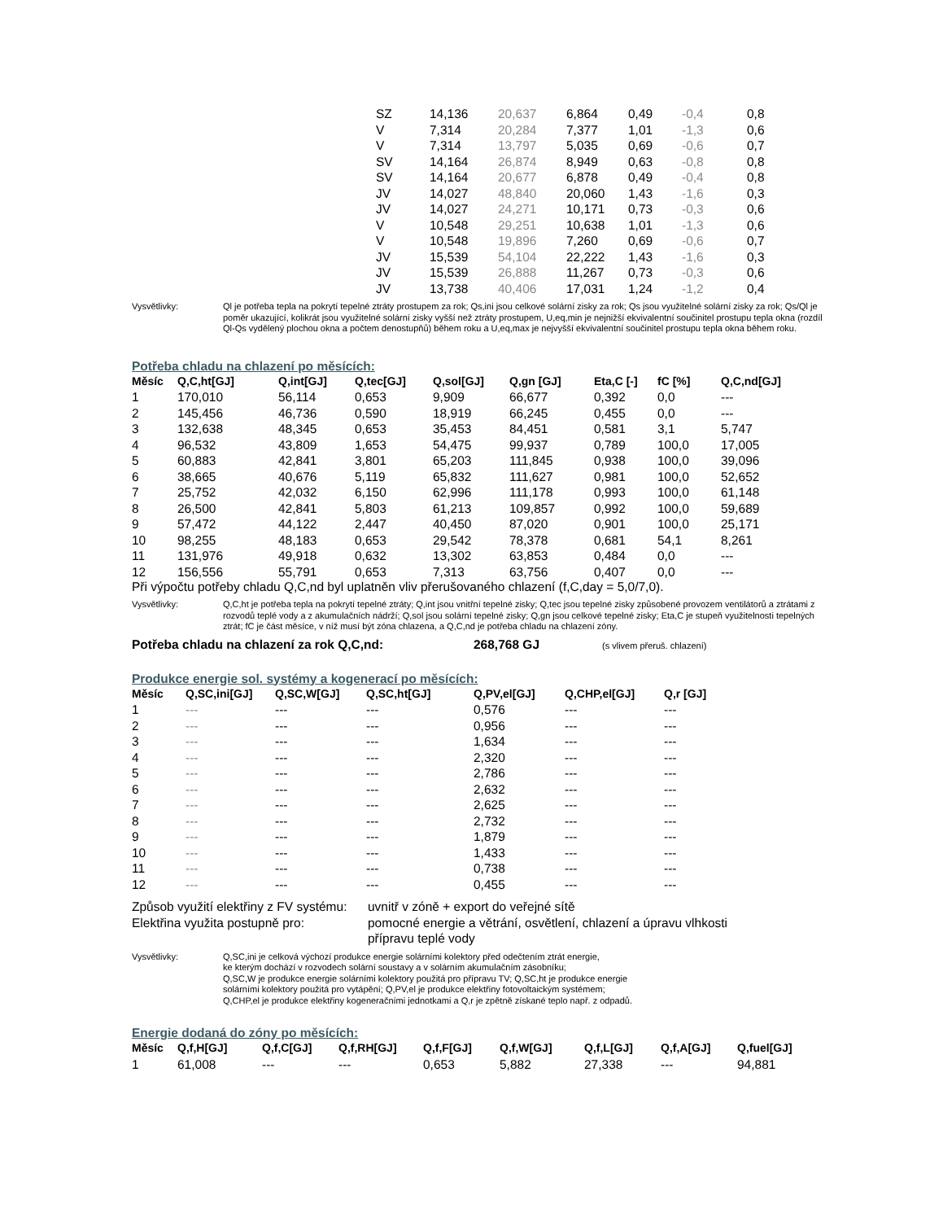| SZ | 14,136 | 20,637 | 6,864 | 0,49 | -0,4 | 0,8 |
| V | 7,314 | 20,284 | 7,377 | 1,01 | -1,3 | 0,6 |
| V | 7,314 | 13,797 | 5,035 | 0,69 | -0,6 | 0,7 |
| SV | 14,164 | 26,874 | 8,949 | 0,63 | -0,8 | 0,8 |
| SV | 14,164 | 20,677 | 6,878 | 0,49 | -0,4 | 0,8 |
| JV | 14,027 | 48,840 | 20,060 | 1,43 | -1,6 | 0,3 |
| JV | 14,027 | 24,271 | 10,171 | 0,73 | -0,3 | 0,6 |
| V | 10,548 | 29,251 | 10,638 | 1,01 | -1,3 | 0,6 |
| V | 10,548 | 19,896 | 7,260 | 0,69 | -0,6 | 0,7 |
| JV | 15,539 | 54,104 | 22,222 | 1,43 | -1,6 | 0,3 |
| JV | 15,539 | 26,888 | 11,267 | 0,73 | -0,3 | 0,6 |
| JV | 13,738 | 40,406 | 17,031 | 1,24 | -1,2 | 0,4 |
Vysvětlivky: Ql je potřeba tepla na pokrytí tepelné ztráty prostupem za rok; Qs,ini jsou celkové solární zisky za rok; Qs jsou využitelné solární zisky za rok; Qs/Ql je poměr ukazující, kolikrát jsou využitelné solární zisky vyšší než ztráty prostupem, U,eq,min je nejnižší ekvivalentní součinitel prostupu tepla okna (rozdíl Ql-Qs vydělený plochou okna a počtem denostupňů) během roku a U,eq,max je nejvyšší ekvivalentní součinitel prostupu tepla okna během roku.
Potřeba chladu na chlazení po měsících:
| Měsíc | Q,C,ht[GJ] | Q,int[GJ] | Q,tec[GJ] | Q,sol[GJ] | Q,gn [GJ] | Eta,C [-] | fC [%] | Q,C,nd[GJ] |
| --- | --- | --- | --- | --- | --- | --- | --- | --- |
| 1 | 170,010 | 56,114 | 0,653 | 9,909 | 66,677 | 0,392 | 0,0 | --- |
| 2 | 145,456 | 46,736 | 0,590 | 18,919 | 66,245 | 0,455 | 0,0 | --- |
| 3 | 132,638 | 48,345 | 0,653 | 35,453 | 84,451 | 0,581 | 3,1 | 5,747 |
| 4 | 96,532 | 43,809 | 1,653 | 54,475 | 99,937 | 0,789 | 100,0 | 17,005 |
| 5 | 60,883 | 42,841 | 3,801 | 65,203 | 111,845 | 0,938 | 100,0 | 39,096 |
| 6 | 38,665 | 40,676 | 5,119 | 65,832 | 111,627 | 0,981 | 100,0 | 52,652 |
| 7 | 25,752 | 42,032 | 6,150 | 62,996 | 111,178 | 0,993 | 100,0 | 61,148 |
| 8 | 26,500 | 42,841 | 5,803 | 61,213 | 109,857 | 0,992 | 100,0 | 59,689 |
| 9 | 57,472 | 44,122 | 2,447 | 40,450 | 87,020 | 0,901 | 100,0 | 25,171 |
| 10 | 98,255 | 48,183 | 0,653 | 29,542 | 78,378 | 0,681 | 54,1 | 8,261 |
| 11 | 131,976 | 49,918 | 0,632 | 13,302 | 63,853 | 0,484 | 0,0 | --- |
| 12 | 156,556 | 55,791 | 0,653 | 7,313 | 63,756 | 0,407 | 0,0 | --- |
Při výpočtu potřeby chladu Q,C,nd byl uplatněn vliv přerušovaného chlazení (f,C,day = 5,0/7,0).
Vysvětlivky: Q,C,ht je potřeba tepla na pokrytí tepelné ztráty; Q,int jsou vnitřní tepelné zisky; Q,tec jsou tepelné zisky způsobené provozem ventilátorů a ztrátami z rozvodů teplé vody a z akumulačních nádrží; Q,sol jsou solární tepelné zisky; Q,gn jsou celkové tepelné zisky; Eta,C je stupeň využitelnosti tepelných ztrát; fC je část měsíce, v níž musí být zóna chlazena, a Q,C,nd je potřeba chladu na chlazení zóny.
Potřeba chladu na chlazení za rok Q,C,nd: 268,768 GJ (s vlivem přeruš. chlazení)
Produkce energie sol. systémy a kogenerací po měsících:
| Měsíc | Q,SC,ini[GJ] | Q,SC,W[GJ] | Q,SC,ht[GJ] | Q,PV,el[GJ] | Q,CHP,el[GJ] | Q,r [GJ] |
| --- | --- | --- | --- | --- | --- | --- |
| 1 | --- | --- | --- | 0,576 | --- | --- |
| 2 | --- | --- | --- | 0,956 | --- | --- |
| 3 | --- | --- | --- | 1,634 | --- | --- |
| 4 | --- | --- | --- | 2,320 | --- | --- |
| 5 | --- | --- | --- | 2,786 | --- | --- |
| 6 | --- | --- | --- | 2,632 | --- | --- |
| 7 | --- | --- | --- | 2,625 | --- | --- |
| 8 | --- | --- | --- | 2,732 | --- | --- |
| 9 | --- | --- | --- | 1,879 | --- | --- |
| 10 | --- | --- | --- | 1,433 | --- | --- |
| 11 | --- | --- | --- | 0,738 | --- | --- |
| 12 | --- | --- | --- | 0,455 | --- | --- |
| Způsob využití elektřiny z FV systému: | uvnitř v zóně + export do veřejné sítě |
| Elektřina využita postupně pro: | pomocné energie a větrání, osvětlení, chlazení a úpravu vlhkosti přípravu teplé vody |
Vysvětlivky: Q,SC,ini je celková výchozí produkce energie solárními kolektory před odečtením ztrát energie,
ke kterým dochází v rozvodech solární soustavy a v solárním akumulačním zásobníku;
Q,SC,W je produkce energie solárními kolektory použitá pro přípravu TV; Q,SC,ht je produkce energie
solárními kolektory použitá pro vytápění; Q,PV,el je produkce elektřiny fotovoltaickým systémem;
Q,CHP,el je produkce elektřiny kogeneračními jednotkami a Q,r je zpětně získané teplo např. z odpadů.
Energie dodaná do zóny po měsících:
| Měsíc | Q,f,H[GJ] | Q,f,C[GJ] | Q,f,RH[GJ] | Q,f,F[GJ] | Q,f,W[GJ] | Q,f,L[GJ] | Q,f,A[GJ] | Q,fuel[GJ] |
| --- | --- | --- | --- | --- | --- | --- | --- | --- |
| 1 | 61,008 | --- | --- | 0,653 | 5,882 | 27,338 | --- | 94,881 |